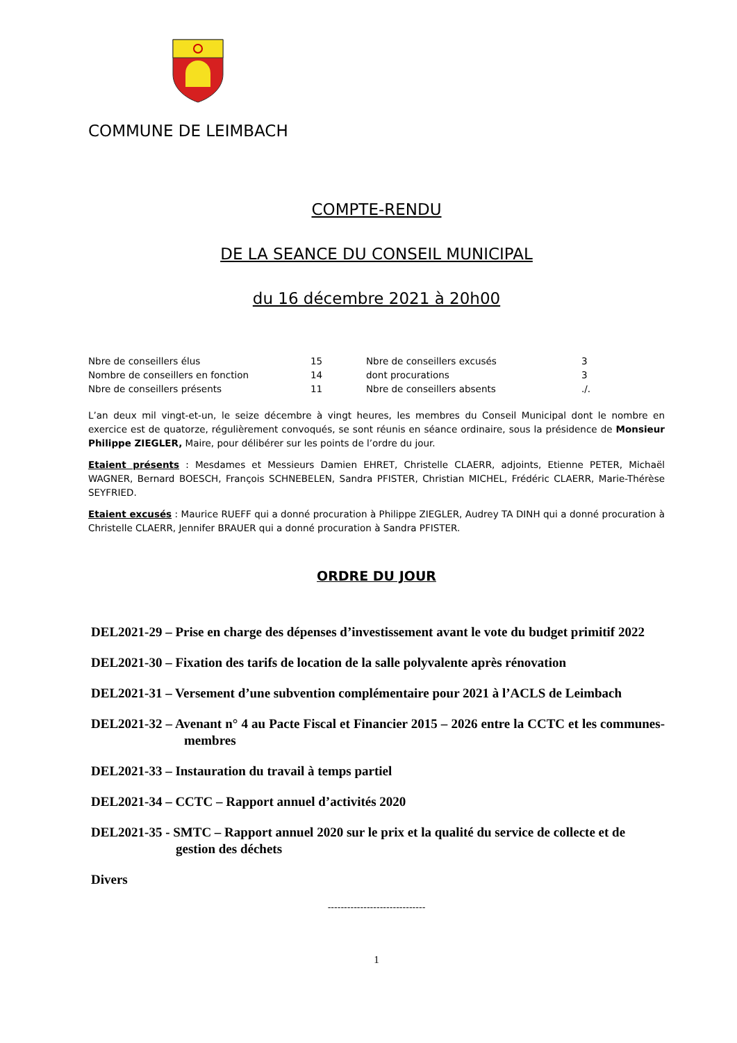COMMUNE DE LEIMBACH
COMPTE-RENDU
DE LA SEANCE DU CONSEIL MUNICIPAL
du 16 décembre 2021 à 20h00
| Nbre de conseillers élus | 15 | Nbre de conseillers excusés | 3 |
| Nombre de conseillers en fonction | 14 | dont procurations | 3 |
| Nbre de conseillers présents | 11 | Nbre de conseillers absents | ./. |
L’an deux mil vingt-et-un, le seize décembre à vingt heures, les membres du Conseil Municipal dont le nombre en exercice est de quatorze, régulièrement convoqués, se sont réunis en séance ordinaire, sous la présidence de Monsieur Philippe ZIEGLER, Maire, pour délibérer sur les points de l’ordre du jour.
Etaient présents : Mesdames et Messieurs Damien EHRET, Christelle CLAERR, adjoints, Etienne PETER, Michaël WAGNER, Bernard BOESCH, François SCHNEBELEN, Sandra PFISTER, Christian MICHEL, Frédéric CLAERR, Marie-Thérèse SEYFRIED.
Etaient excusés : Maurice RUEFF qui a donné procuration à Philippe ZIEGLER, Audrey TA DINH qui a donné procuration à Christelle CLAERR, Jennifer BRAUER qui a donné procuration à Sandra PFISTER.
ORDRE DU JOUR
DEL2021-29 – Prise en charge des dépenses d’investissement avant le vote du budget primitif 2022
DEL2021-30 – Fixation des tarifs de location de la salle polyvalente après rénovation
DEL2021-31 – Versement d’une subvention complémentaire pour 2021 à l’ACLS de Leimbach
DEL2021-32 – Avenant n° 4 au Pacte Fiscal et Financier 2015 – 2026 entre la CCTC et les communes-membres
DEL2021-33 – Instauration du travail à temps partiel
DEL2021-34 – CCTC – Rapport annuel d’activités 2020
DEL2021-35 - SMTC – Rapport annuel 2020 sur le prix et la qualité du service de collecte et de gestion des déchets
Divers
------------------------------
1